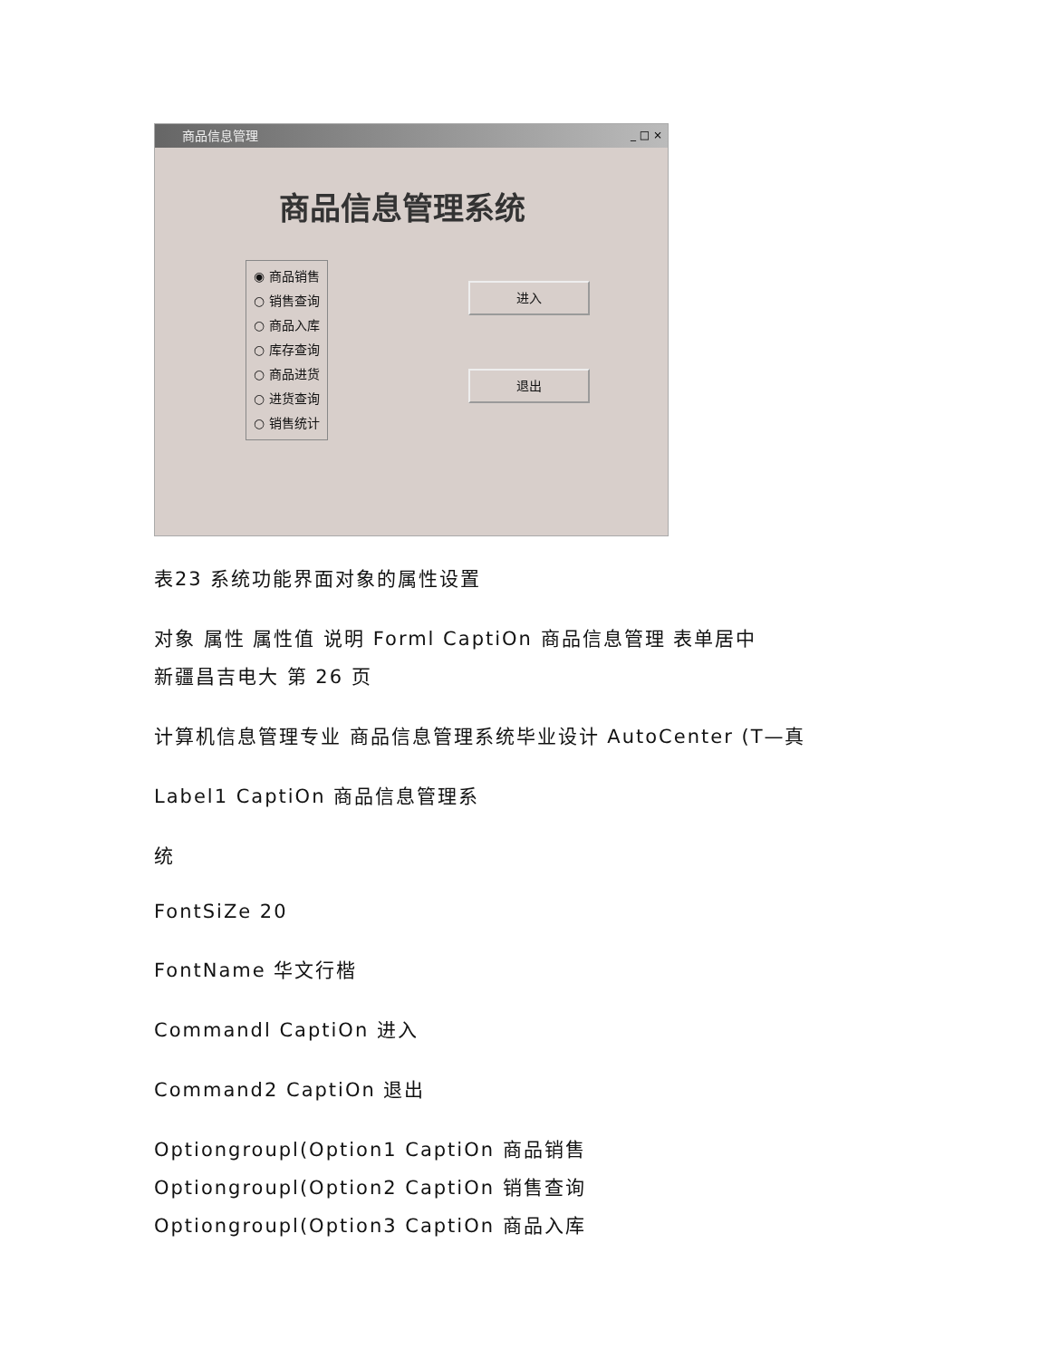商品信息管理
_ □ ×
商品信息管理系统
◉ 商品销售
○ 销售查询
○ 商品入库
○ 库存查询
○ 商品进货
○ 进货查询
○ 销售统计
进入
退出
表23 系统功能界面对象的属性设置
对象 属性 属性值 说明 Forml CaptiOn 商品信息管理 表单居中
新疆昌吉电大 第 26 页
计算机信息管理专业 商品信息管理系统毕业设计 AutoCenter (T—真
Label1 CaptiOn 商品信息管理系
统
FontSiZe 20
FontName 华文行楷
Commandl CaptiOn 进入
Command2 CaptiOn 退出
Optiongroupl(Option1 CaptiOn 商品销售
Optiongroupl(Option2 CaptiOn 销售查询
Optiongroupl(Option3 CaptiOn 商品入库